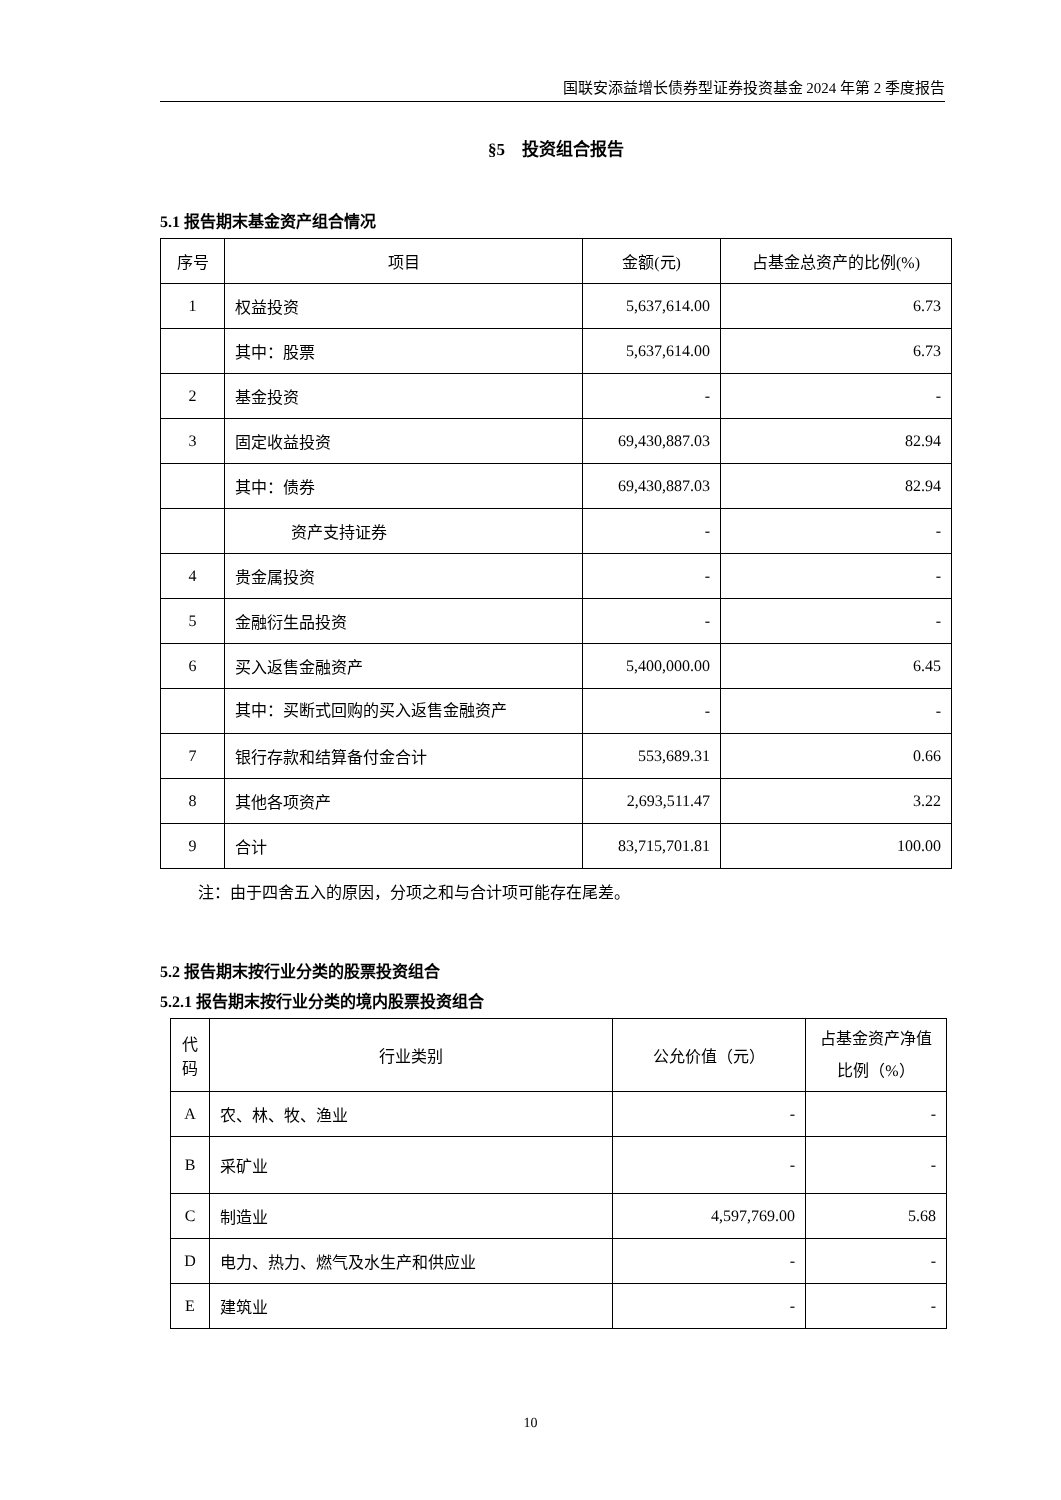国联安添益增长债券型证券投资基金 2024 年第 2 季度报告
§5　投资组合报告
5.1 报告期末基金资产组合情况
| 序号 | 项目 | 金额(元) | 占基金总资产的比例(%) |
| --- | --- | --- | --- |
| 1 | 权益投资 | 5,637,614.00 | 6.73 |
| | 其中：股票 | 5,637,614.00 | 6.73 |
| 2 | 基金投资 | - | - |
| 3 | 固定收益投资 | 69,430,887.03 | 82.94 |
| | 其中：债券 | 69,430,887.03 | 82.94 |
| | 资产支持证券 | - | - |
| 4 | 贵金属投资 | - | - |
| 5 | 金融衍生品投资 | - | - |
| 6 | 买入返售金融资产 | 5,400,000.00 | 6.45 |
| | 其中：买断式回购的买入返售金融资产 | - | - |
| 7 | 银行存款和结算备付金合计 | 553,689.31 | 0.66 |
| 8 | 其他各项资产 | 2,693,511.47 | 3.22 |
| 9 | 合计 | 83,715,701.81 | 100.00 |
注：由于四舍五入的原因，分项之和与合计项可能存在尾差。
5.2 报告期末按行业分类的股票投资组合
5.2.1 报告期末按行业分类的境内股票投资组合
| 代码 | 行业类别 | 公允价值（元） | 占基金资产净值比例（%） |
| --- | --- | --- | --- |
| A | 农、林、牧、渔业 | - | - |
| B | 采矿业 | - | - |
| C | 制造业 | 4,597,769.00 | 5.68 |
| D | 电力、热力、燃气及水生产和供应业 | - | - |
| E | 建筑业 | - | - |
10